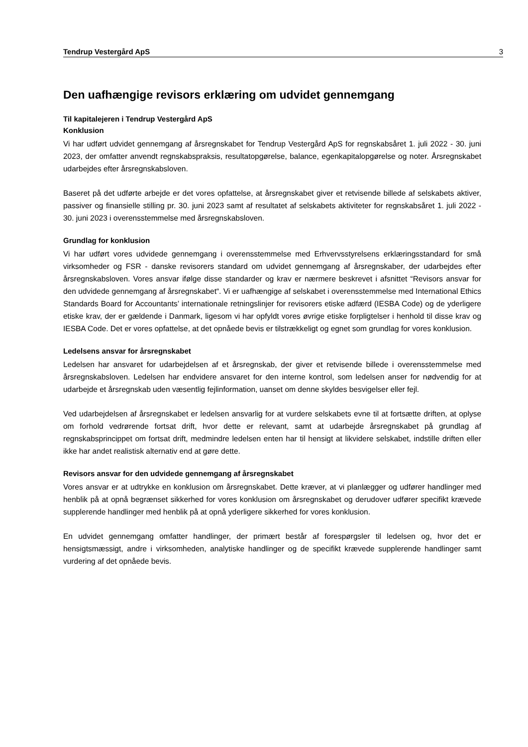Tendrup Vestergård ApS 3
Den uafhængige revisors erklæring om udvidet gennemgang
Til kapitalejeren i Tendrup Vestergård ApS
Konklusion
Vi har udført udvidet gennemgang af årsregnskabet for Tendrup Vestergård ApS for regnskabsåret 1. juli 2022 - 30. juni 2023, der omfatter anvendt regnskabspraksis, resultatopgørelse, balance, egenkapitalopgørelse og noter. Årsregnskabet udarbejdes efter årsregnskabsloven.
Baseret på det udførte arbejde er det vores opfattelse, at årsregnskabet giver et retvisende billede af selskabets aktiver, passiver og finansielle stilling pr. 30. juni 2023 samt af resultatet af selskabets aktiviteter for regnskabsåret 1. juli 2022 - 30. juni 2023 i overensstemmelse med årsregnskabsloven.
Grundlag for konklusion
Vi har udført vores udvidede gennemgang i overensstemmelse med Erhvervsstyrelsens erklæringsstandard for små virksomheder og FSR - danske revisorers standard om udvidet gennemgang af årsregnskaber, der udarbejdes efter årsregnskabsloven. Vores ansvar ifølge disse standarder og krav er nærmere beskrevet i afsnittet “Revisors ansvar for den udvidede gennemgang af årsregnskabet“. Vi er uafhængige af selskabet i overensstemmelse med International Ethics Standards Board for Accountants’ internationale retningslinjer for revisorers etiske adfærd (IESBA Code) og de yderligere etiske krav, der er gældende i Danmark, ligesom vi har opfyldt vores øvrige etiske forpligtelser i henhold til disse krav og IESBA Code. Det er vores opfattelse, at det opnåede bevis er tilstrækkeligt og egnet som grundlag for vores konklusion.
Ledelsens ansvar for årsregnskabet
Ledelsen har ansvaret for udarbejdelsen af et årsregnskab, der giver et retvisende billede i overensstemmelse med årsregnskabsloven. Ledelsen har endvidere ansvaret for den interne kontrol, som ledelsen anser for nødvendig for at udarbejde et årsregnskab uden væsentlig fejlinformation, uanset om denne skyldes besvigelser eller fejl.
Ved udarbejdelsen af årsregnskabet er ledelsen ansvarlig for at vurdere selskabets evne til at fortsætte driften, at oplyse om forhold vedrørende fortsat drift, hvor dette er relevant, samt at udarbejde årsregnskabet på grundlag af regnskabsprincippet om fortsat drift, medmindre ledelsen enten har til hensigt at likvidere selskabet, indstille driften eller ikke har andet realistisk alternativ end at gøre dette.
Revisors ansvar for den udvidede gennemgang af årsregnskabet
Vores ansvar er at udtrykke en konklusion om årsregnskabet. Dette kræver, at vi planlægger og udfører handlinger med henblik på at opnå begrænset sikkerhed for vores konklusion om årsregnskabet og derudover udfører specifikt krævede supplerende handlinger med henblik på at opnå yderligere sikkerhed for vores konklusion.
En udvidet gennemgang omfatter handlinger, der primært består af forespørgsler til ledelsen og, hvor det er hensigtsmæssigt, andre i virksomheden, analytiske handlinger og de specifikt krævede supplerende handlinger samt vurdering af det opnåede bevis.